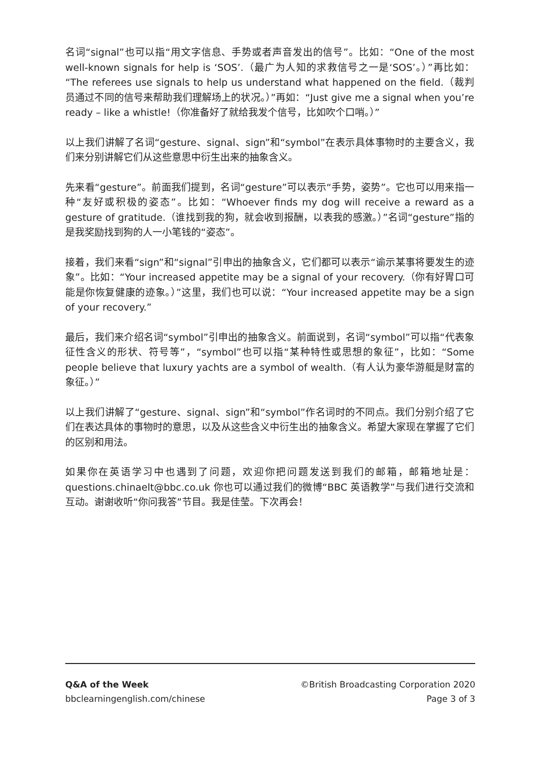名词“signal”也可以指“用文字信息、手势或者声音发出的信号”。比如：“One of the most well-known signals for help is ‘SOS’.（最广为人知的求救信号之一是‘SOS’。）”再比如：“The referees use signals to help us understand what happened on the field.（裁判员通过不同的信号来帮助我们理解场上的状况。）”再如：“Just give me a signal when you’re ready – like a whistle!（你准备好了就给我发个信号，比如吹个口哨。）”
以上我们讲解了名词“gesture、signal、sign”和“symbol”在表示具体事物时的主要含义，我们来分别讲解它们从这些意思中衍生出来的抽象含义。
先来看“gesture”。前面我们提到，名词“gesture”可以表示“手势，姿势”。它也可以用来指一种“友好或积极的姿态”。比如：“Whoever finds my dog will receive a reward as a gesture of gratitude.（谁找到我的狗，就会收到报酬，以表我的感激。）”名词“gesture”指的是我奖励找到狗的人一小笔钱的“姿态”。
接着，我们来看“sign”和“signal”引申出的抽象含义，它们都可以表示“谕示某事将要发生的迹象”。比如：“Your increased appetite may be a signal of your recovery.（你有好胃口可能是你恢复健康的迹象。）”这里，我们也可以说：“Your increased appetite may be a sign of your recovery.”
最后，我们来介绍名词“symbol”引申出的抽象含义。前面说到，名词“symbol”可以指“代表象征性含义的形状、符号等”，“symbol”也可以指“某种特性或思想的象征”，比如：“Some people believe that luxury yachts are a symbol of wealth.（有人认为豪华游艇是财富的象征。）”
以上我们讲解了“gesture、signal、sign”和“symbol”作名词时的不同点。我们分别介绍了它们在表达具体的事物时的意思，以及从这些含义中衍生出的抽象含义。希望大家现在掌握了它们的区别和用法。
如果你在英语学习中也遇到了问题，欢迎你把问题发送到我们的邮箱，邮箱地址是：questions.chinaelt@bbc.co.uk 你也可以通过我们的微博“BBC 英语教学”与我们进行交流和互动。谢谢收听“你问我答”节目。我是佳莹。下次再会！
Q&A of the Week ©British Broadcasting Corporation 2020
bbclearningenglish.com/chinese Page 3 of 3